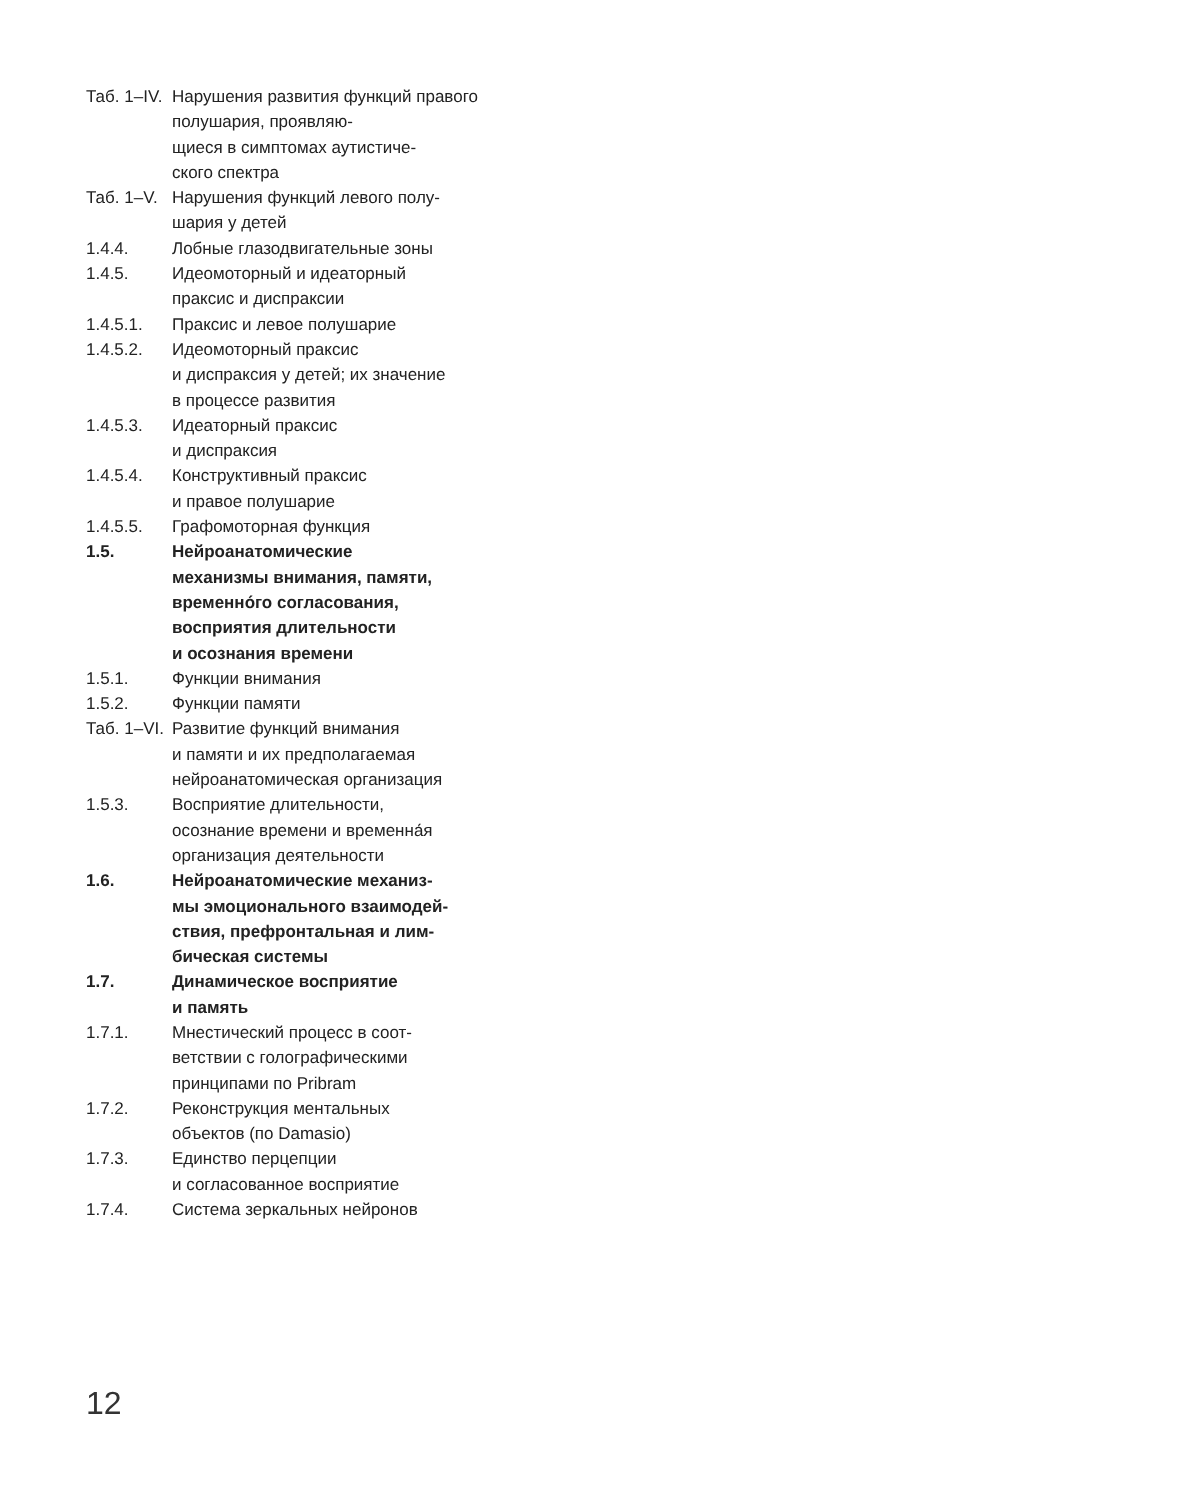Таб. 1–IV.
Нарушения развития функций правого полушария, проявляю-
щиеся в симптомах аутистиче-
ского спектра
Таб. 1–V.
Нарушения функций левого полу-
шария у детей
1.4.4. Лобные глазодвигательные зоны
1.4.5. Идеомоторный и идеаторный
праксис и диспраксии
1.4.5.1. Праксис и левое полушарие
1.4.5.2. Идеомоторный праксис
и диспраксия у детей; их значение
в процессе развития
1.4.5.3. Идеаторный праксис
и диспраксия
1.4.5.4. Конструктивный праксис
и правое полушарие
1.4.5.5. Графомоторная функция
1.5. Нейроанатомические
механизмы внимания, памяти,
временно́го согласования,
восприятия длительности
и осознания времени
1.5.1. Функции внимания
1.5.2. Функции памяти
Таб. 1–VI.
Развитие функций внимания
и памяти и их предполагаемая
нейроанатомическая организация
1.5.3. Восприятие длительности,
осознание времени и временна́я
организация деятельности
1.6. Нейроанатомические механиз-
мы эмоционального взаимодей-
ствия, префронтальная и лим-
бическая системы
1.7. Динамическое восприятие
и память
1.7.1. Мнестический процесс в соот-
ветствии с голографическими
принципами по Pribram
1.7.2. Реконструкция ментальных
объектов (по Damasio)
1.7.3. Единство перцепции
и согласованное восприятие
1.7.4. Система зеркальных нейронов
12